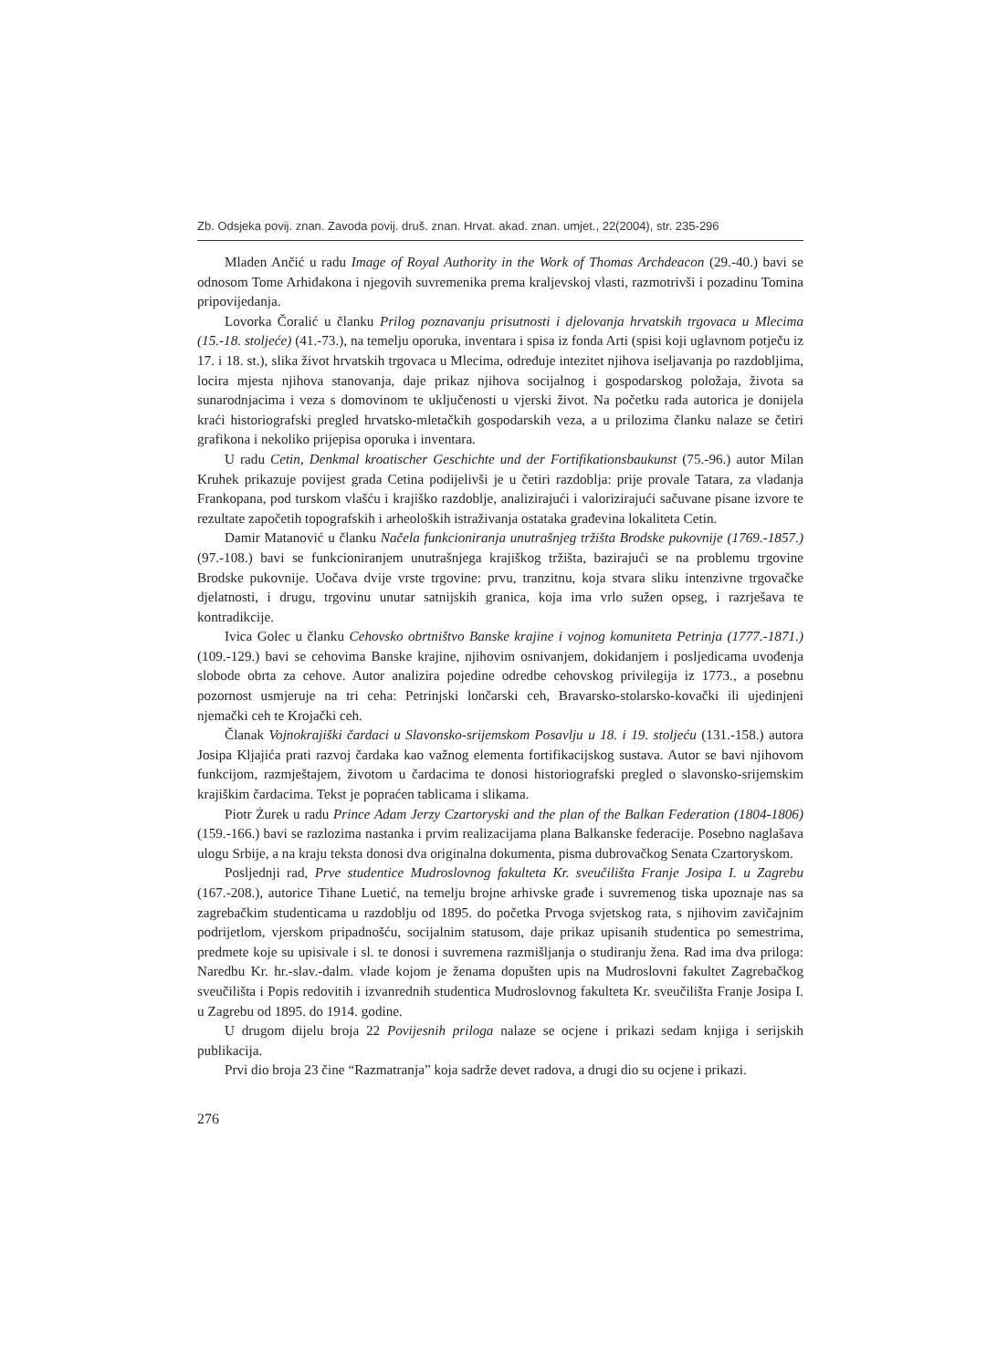Zb. Odsjeka povij. znan. Zavoda povij. druš. znan. Hrvat. akad. znan. umjet., 22(2004), str. 235-296
Mladen Ančić u radu Image of Royal Authority in the Work of Thomas Archdeacon (29.-40.) bavi se odnosom Tome Arhiđakona i njegovih suvremenika prema kraljevskoj vlasti, razmotrivši i pozadinu Tomina pripovijedanja.
Lovorka Čoralić u članku Prilog poznavanju prisutnosti i djelovanja hrvatskih trgovaca u Mlecima (15.-18. stoljeće) (41.-73.), na temelju oporuka, inventara i spisa iz fonda Arti (spisi koji uglavnom potječu iz 17. i 18. st.), slika život hrvatskih trgovaca u Mlecima, određuje intezitet njihova iseljavanja po razdobljima, locira mjesta njihova stanovanja, daje prikaz njihova socijalnog i gospodarskog položaja, života sa sunarodnjacima i veza s domovinom te uključenosti u vjerski život. Na početku rada autorica je donijela kraći historiografski pregled hrvatsko-mletačkih gospodarskih veza, a u prilozima članku nalaze se četiri grafikona i nekoliko prijepisa oporuka i inventara.
U radu Cetin, Denkmal kroatischer Geschichte und der Fortifikationsbaukunst (75.-96.) autor Milan Kruhek prikazuje povijest grada Cetina podijelivši je u četiri razdoblja: prije provale Tatara, za vladanja Frankopana, pod turskom vlašću i krajiško razdoblje, analizirajući i valorizirajući sačuvane pisane izvore te rezultate započetih topografskih i arheoloških istraživanja ostataka građevina lokaliteta Cetin.
Damir Matanović u članku Načela funkcioniranja unutrašnjeg tržišta Brodske pukovnije (1769.-1857.) (97.-108.) bavi se funkcioniranjem unutrašnjega krajiškog tržišta, bazirajući se na problemu trgovine Brodske pukovnije. Uočava dvije vrste trgovine: prvu, tranzitnu, koja stvara sliku intenzivne trgovačke djelatnosti, i drugu, trgovinu unutar satnijskih granica, koja ima vrlo sužen opseg, i razrješava te kontradikcije.
Ivica Golec u članku Cehovsko obrtništvo Banske krajine i vojnog komuniteta Petrinja (1777.-1871.) (109.-129.) bavi se cehovima Banske krajine, njihovim osnivanjem, dokidanjem i posljedicama uvođenja slobode obrta za cehove. Autor analizira pojedine odredbe cehovskog privilegija iz 1773., a posebnu pozornost usmjeruje na tri ceha: Petrinjski lončarski ceh, Bravarsko-stolarsko-kovački ili ujedinjeni njemački ceh te Krojački ceh.
Članak Vojnokrajiški čardaci u Slavonsko-srijemskom Posavlju u 18. i 19. stoljeću (131.-158.) autora Josipa Kljajića prati razvoj čardaka kao važnog elementa fortifikacijskog sustava. Autor se bavi njihovom funkcijom, razmještajem, životom u čardacima te donosi historiografski pregled o slavonsko-srijemskim krajiškim čardacima. Tekst je popraćen tablicama i slikama.
Piotr Żurek u radu Prince Adam Jerzy Czartoryski and the plan of the Balkan Federation (1804-1806) (159.-166.) bavi se razlozima nastanka i prvim realizacijama plana Balkanske federacije. Posebno naglašava ulogu Srbije, a na kraju teksta donosi dva originalna dokumenta, pisma dubrovačkog Senata Czartoryskom.
Posljednji rad, Prve studentice Mudroslovnog fakulteta Kr. sveučilišta Franje Josipa I. u Zagrebu (167.-208.), autorice Tihane Luetić, na temelju brojne arhivske građe i suvremenog tiska upoznaje nas sa zagrebačkim studenticama u razdoblju od 1895. do početka Prvoga svjetskog rata, s njihovim zavičajnim podrijetlom, vjerskom pripadnošću, socijalnim statusom, daje prikaz upisanih studentica po semestrima, predmete koje su upisivale i sl. te donosi i suvremena razmišljanja o studiranju žena. Rad ima dva priloga: Naredbu Kr. hr.-slav.-dalm. vlade kojom je ženama dopušten upis na Mudroslovni fakultet Zagrebačkog sveučilišta i Popis redovitih i izvanrednih studentica Mudroslovnog fakulteta Kr. sveučilišta Franje Josipa I. u Zagrebu od 1895. do 1914. godine.
U drugom dijelu broja 22 Povijesnih priloga nalaze se ocjene i prikazi sedam knjiga i serijskih publikacija.
Prvi dio broja 23 čine “Razmatranja” koja sadrže devet radova, a drugi dio su ocjene i prikazi.
276